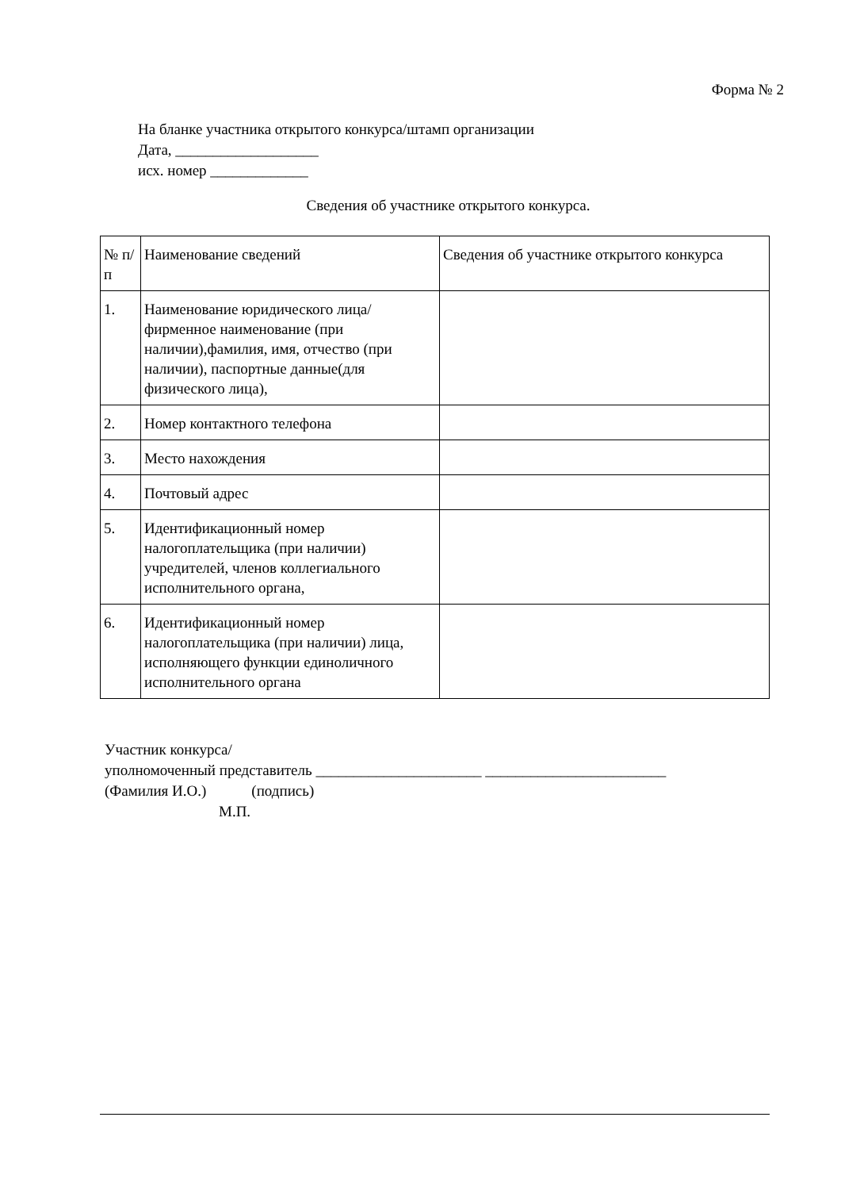Форма № 2
На бланке участника открытого конкурса/штамп организации
Дата, ___________________
исх. номер _____________
Сведения об участнике открытого конкурса.
| № п/п | Наименование сведений | Сведения об участнике открытого конкурса |
| --- | --- | --- |
| 1. | Наименование юридического лица/фирменное наименование (при наличии),фамилия, имя, отчество (при наличии), паспортные данные(для физического лица), | |
| 2. | Номер контактного телефона | |
| 3. | Место нахождения | |
| 4. | Почтовый адрес | |
| 5. | Идентификационный номер налогоплательщика (при наличии) учредителей, членов коллегиального исполнительного органа, | |
| 6. | Идентификационный номер налогоплательщика (при наличии) лица, исполняющего функции единоличного исполнительного органа | |
Участник конкурса/
уполномоченный представитель ______________________ ________________________
(Фамилия И.О.) (подпись)
М.П.